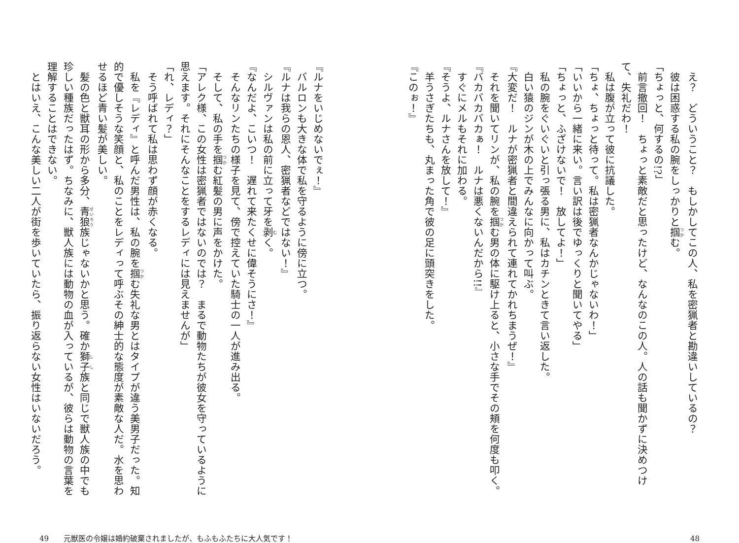え？　どういうこと？　もしかしてこの人、私を密猟者と勘違いしているの？
　彼は困惑する私の腕をしっかりと掴む。
「ちょっと、何するの!?」
　前言撤回！　ちょっと素敵だと思ったけど、なんなのこの人。人の話も聞かずに決めつけて、失礼だわ！
　私は腹が立って彼に抗議した。
「ちょ、ちょっと待って。私は密猟者なんかじゃないわ！」
「いいから一緒に来い。言い訳は後でゆっくりと聞いてやる」
「ちょっと、ふざけないで！　放してよ！」
　私の腕をぐいぐいと引っ張る男に、私はカチンときて言い返した。
　白い猿のジンが木の上でみんなに向かって叫ぶ。
『大変だ！　ルナが密猟者と間違えられて連れてかれちまうぜ！』
　それを聞いてリンが、私の腕を掴む男の体に駆け上ると、小さな手でその頬を何度も叩く。
『バカバカバカぁ！　ルナは悪くないんだから!!』
　すぐにメルもそれに加わる。
『そうよ、ルナさんを放して！』
　羊うさぎたちも、丸まった角で彼の足に頭突きをした。
『このぉ！』
48
『ルナをいじめないでぇ！』
　バルロンも大きな体で私を守るように傍に立つ。
『ルナは我らの恩人、密猟者などではない！』
　シルヴァンは私の前に立って牙を剥く。
『なんだよ、こいつ！　遅れて来たくせに偉そうにさ！』
　そんなリンたちの様子を見て、傍で控えていた騎士の一人が進み出る。
　そして、私の手を掴む紅髪の男に声をかけた。
「アレク様、この女性は密猟者ではないのでは？　まるで動物たちが彼女を守っているように思えます。それにそんなことをするレディには見えませんが」
「れ、レディ？」
　そう呼ばれて私は思わず顔が赤くなる。
　私を『レディ』と呼んだ男性は、私の腕を掴む失礼な男とはタイプが違う美男子だった。知的で優しそうな笑顔と、私のことをレディって呼ぶその紳士的な態度が素敵な人だ。水を思わせるほど青い髪が美しい。
　髪の色と獣耳の形から多分、青狼族じゃないかと思う。確か獅子族と同じで獣人族の中でも珍しい種族だったはず。ちなみに、獣人族には動物の血が入っているが、彼らは動物の言葉を理解することはできない。
　とはいえ、こんな美しい二人が街を歩いていたら、振り返らない女性はいないだろう。
49　　元獣医の令嬢は婚約破棄されましたが、もふもふたちに大人気です！